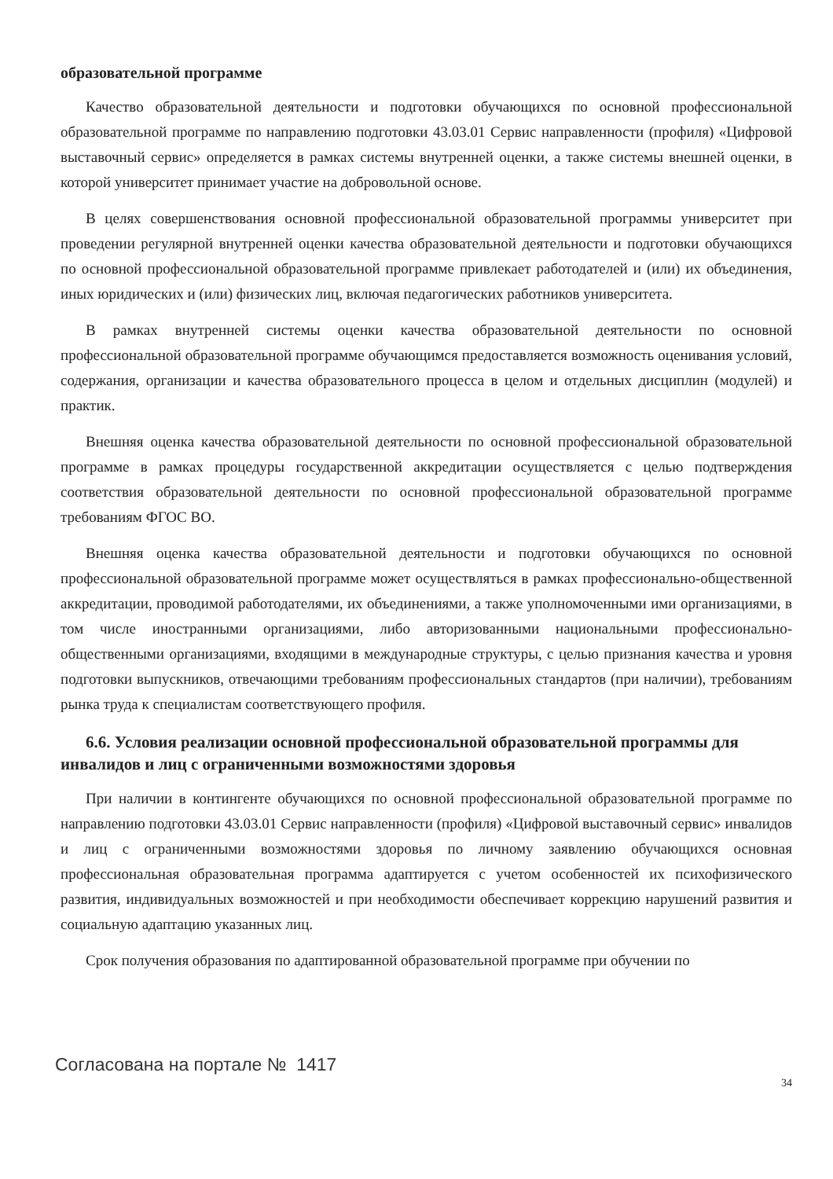образовательной программе
Качество образовательной деятельности и подготовки обучающихся по основной профессиональной образовательной программе по направлению подготовки 43.03.01 Сервис направленности (профиля) «Цифровой выставочный сервис» определяется в рамках системы внутренней оценки, а также системы внешней оценки, в которой университет принимает участие на добровольной основе.
В целях совершенствования основной профессиональной образовательной программы университет при проведении регулярной внутренней оценки качества образовательной деятельности и подготовки обучающихся по основной профессиональной образовательной программе привлекает работодателей и (или) их объединения, иных юридических и (или) физических лиц, включая педагогических работников университета.
В рамках внутренней системы оценки качества образовательной деятельности по основной профессиональной образовательной программе обучающимся предоставляется возможность оценивания условий, содержания, организации и качества образовательного процесса в целом и отдельных дисциплин (модулей) и практик.
Внешняя оценка качества образовательной деятельности по основной профессиональной образовательной программе в рамках процедуры государственной аккредитации осуществляется с целью подтверждения соответствия образовательной деятельности по основной профессиональной образовательной программе требованиям ФГОС ВО.
Внешняя оценка качества образовательной деятельности и подготовки обучающихся по основной профессиональной образовательной программе может осуществляться в рамках профессионально-общественной аккредитации, проводимой работодателями, их объединениями, а также уполномоченными ими организациями, в том числе иностранными организациями, либо авторизованными национальными профессионально-общественными организациями, входящими в международные структуры, с целью признания качества и уровня подготовки выпускников, отвечающими требованиям профессиональных стандартов (при наличии), требованиям рынка труда к специалистам соответствующего профиля.
6.6. Условия реализации основной профессиональной образовательной программы для инвалидов и лиц с ограниченными возможностями здоровья
При наличии в контингенте обучающихся по основной профессиональной образовательной программе по направлению подготовки 43.03.01 Сервис направленности (профиля) «Цифровой выставочный сервис» инвалидов и лиц с ограниченными возможностями здоровья по личному заявлению обучающихся основная профессиональная образовательная программа адаптируется с учетом особенностей их психофизического развития, индивидуальных возможностей и при необходимости обеспечивает коррекцию нарушений развития и социальную адаптацию указанных лиц.
Срок получения образования по адаптированной образовательной программе при обучении по
Согласована на портале № 1417
34